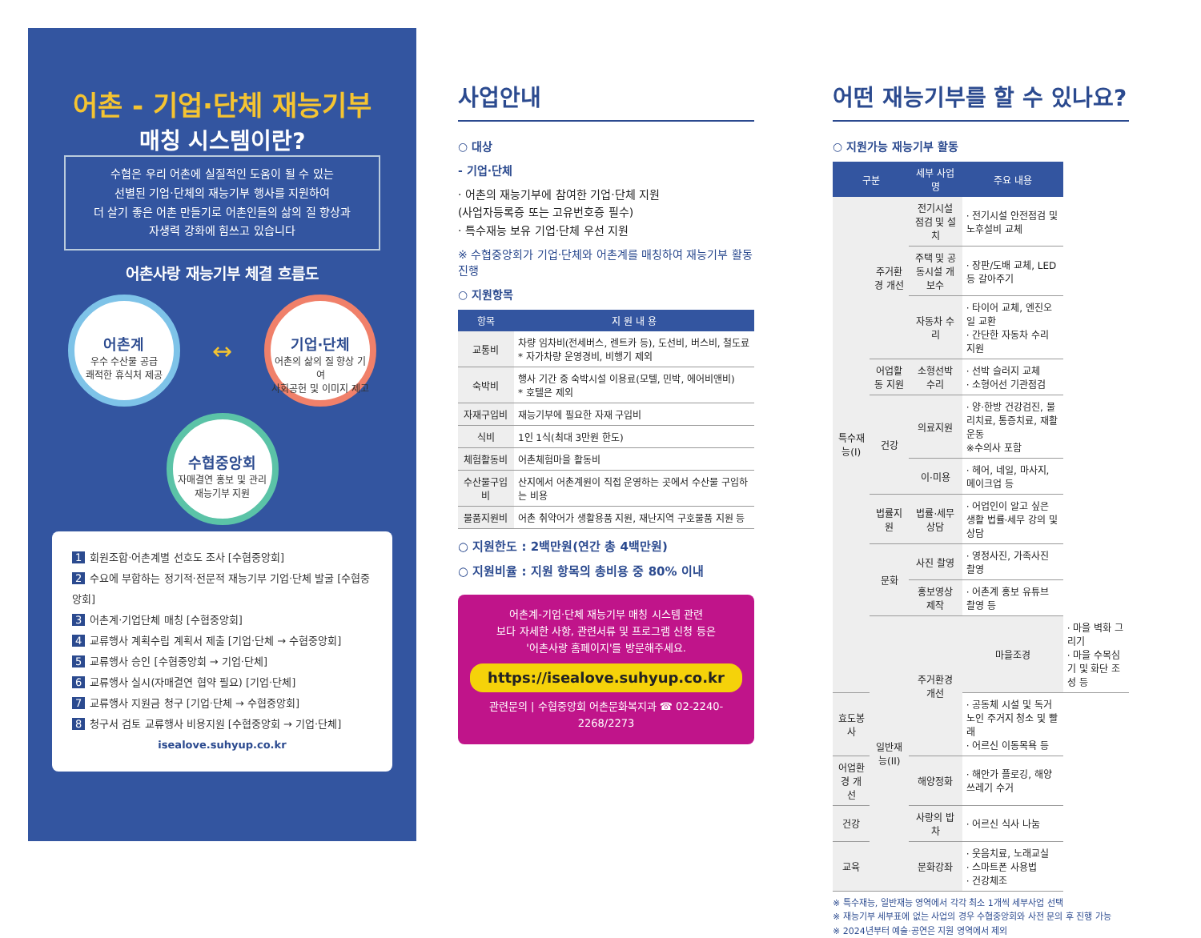어촌 - 기업·단체 재능기부
매칭 시스템이란?
수협은 우리 어촌에 실질적인 도움이 될 수 있는
선별된 기업·단체의 재능기부 행사를 지원하여
더 살기 좋은 어촌 만들기로 어촌인들의 삶의 질 향상과
자생력 강화에 힘쓰고 있습니다
어촌사랑 재능기부 체결 흐름도
어촌계
우수 수산물 공급
쾌적한 휴식처 제공
↔
기업·단체
어촌의 삶의 질 향상 기여
사회공헌 및 이미지 제고
수협중앙회
자매결연 홍보 및 관리
재능기부 지원
1 회원조합·어촌계별 선호도 조사 [수협중앙회]
2 수요에 부합하는 정기적·전문적 재능기부 기업·단체 발굴 [수협중앙회]
3 어촌계·기업단체 매칭 [수협중앙회]
4 교류행사 계획수립 계획서 제출 [기업·단체 → 수협중앙회]
5 교류행사 승인 [수협중앙회 → 기업·단체]
6 교류행사 실시(자매결연 협약 필요) [기업·단체]
7 교류행사 지원금 청구 [기업·단체 → 수협중앙회]
8 청구서 검토 교류행사 비용지원 [수협중앙회 → 기업·단체]
isealove.suhyup.co.kr
사업안내
○ 대상
- 기업·단체
· 어촌의 재능기부에 참여한 기업·단체 지원
(사업자등록증 또는 고유번호증 필수)
· 특수재능 보유 기업·단체 우선 지원
※ 수협중앙회가 기업·단체와 어촌계를 매칭하여 재능기부 활동 진행
○ 지원항목
| 항목 | 지 원 내 용 |
| --- | --- |
| 교통비 | 차량 임차비(전세버스, 렌트카 등), 도선비, 버스비, 철도료 * 자가차량 운영경비, 비행기 제외 |
| 숙박비 | 행사 기간 중 숙박시설 이용료(모텔, 민박, 에어비앤비) * 호텔은 제외 |
| 자재구입비 | 재능기부에 필요한 자재 구입비 |
| 식비 | 1인 1식(최대 3만원 한도) |
| 체험활동비 | 어촌체험마을 활동비 |
| 수산물구입비 | 산지에서 어촌계원이 직접 운영하는 곳에서 수산물 구입하는 비용 |
| 물품지원비 | 어촌 취약어가 생활용품 지원, 재난지역 구호물품 지원 등 |
○ 지원한도 : 2백만원(연간 총 4백만원)
○ 지원비율 : 지원 항목의 총비용 중 80% 이내
어촌계-기업·단체 재능기부 매칭 시스템 관련
보다 자세한 사항, 관련서류 및 프로그램 신청 등은
'어촌사랑 홈페이지'를 방문해주세요.
https://isealove.suhyup.co.kr
관련문의 | 수협중앙회 어촌문화복지과 ☎ 02-2240-2268/2273
어떤 재능기부를 할 수 있나요?
○ 지원가능 재능기부 활동
| 구분 | | 세부 사업명 | 주요 내용 | |
| --- | --- | --- | --- | --- |
| 특수재능(I) | 주거환경 개선 | 전기시설 점검 및 설치 | · 전기시설 안전점검 및 노후설비 교체 | |
| | | 주택 및 공동시설 개보수 | · 장판/도배 교체, LED 등 갈아주기 | |
| | | 자동차 수리 | · 타이어 교체, 엔진오일 교환 · 간단한 자동차 수리 지원 | |
| | 어업활동 지원 | 소형선박 수리 | · 선박 슬러지 교체 · 소형어선 기관점검 | |
| | 건강 | 의료지원 | · 양·한방 건강검진, 물리치료, 통증치료, 재활운동 ※수의사 포함 | |
| | | 이·미용 | · 헤어, 네일, 마사지, 메이크업 등 | |
| | 법률지원 | 법률·세무 상담 | · 어업인이 알고 싶은 생활 법률·세무 강의 및 상담 | |
| | 문화 | 사진 촬영 | · 영정사진, 가족사진 촬영 | |
| | | 홍보영상 제작 | · 어촌계 홍보 유튜브 촬영 등 | |
| | 일반재능(II) | 주거환경 개선 | 마을조경 | · 마을 벽화 그리기 · 마을 수목심기 및 화단 조성 등 |
| 효도봉사 | | | · 공동체 시설 및 독거노인 주거지 청소 및 빨래 · 어르신 이동목욕 등 | |
| 어업환경 개선 | | 해양정화 | · 해안가 플로깅, 해양 쓰레기 수거 | |
| 건강 | | 사랑의 밥차 | · 어르신 식사 나눔 | |
| 교육 | | 문화강좌 | · 웃음치료, 노래교실 · 스마트폰 사용법 · 건강체조 | |
※ 특수재능, 일반재능 영역에서 각각 최소 1개씩 세부사업 선택
※ 재능기부 세부표에 없는 사업의 경우 수협중앙회와 사전 문의 후 진행 가능
※ 2024년부터 예술·공연은 지원 영역에서 제외